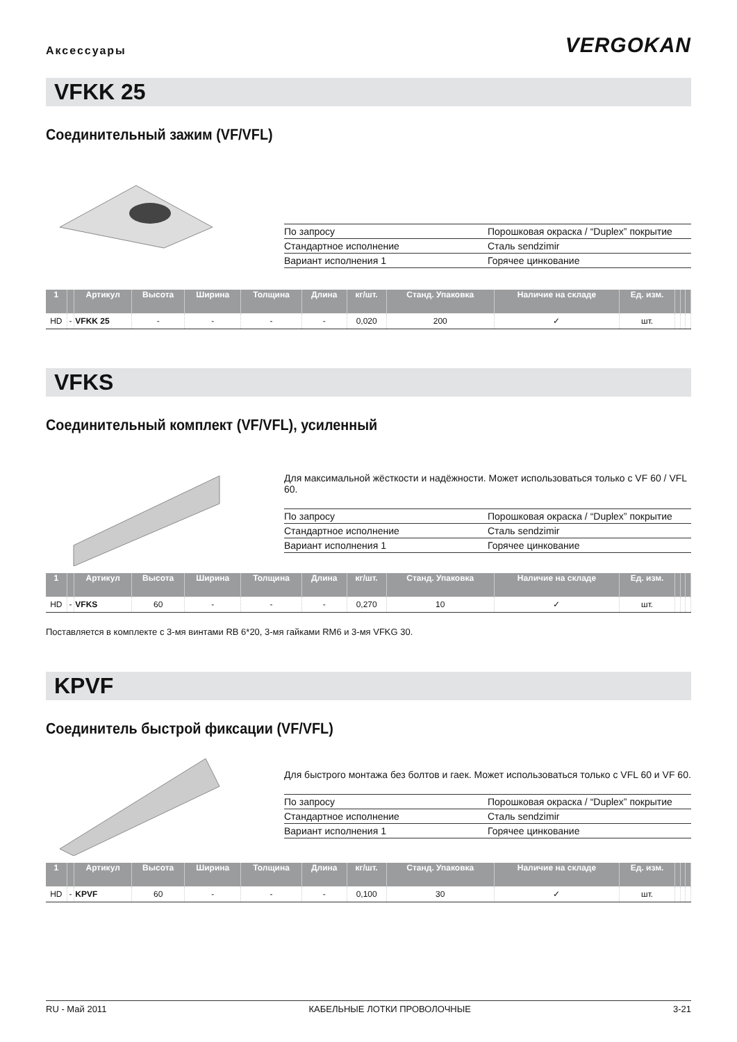Аксессуары
VERGOKAN
VFKK 25
Соединительный зажим (VF/VFL)
| По запросу | Порошковая окраска / “Duplex” покрытие |
| Стандартное исполнение | Сталь sendzimir |
| Вариант исполнения 1 | Горячее цинкование |
| 1 | | Артикул | Высота | Ширина | Толщина | Длина | кг/шт. | Станд. Упаковка | Наличие на складе | Ед. изм. | | | |
| --- | --- | --- | --- | --- | --- | --- | --- | --- | --- | --- | --- | --- | --- |
| HD | - | VFKK 25 | - | - | - | - | 0,020 | 200 | ✓ | шт. | | | |
VFKS
Соединительный комплект (VF/VFL), усиленный
Для максимальной жёсткости и надёжности. Может использоваться только с VF 60 / VFL 60.
| По запросу | Порошковая окраска / “Duplex” покрытие |
| Стандартное исполнение | Сталь sendzimir |
| Вариант исполнения 1 | Горячее цинкование |
| 1 | | Артикул | Высота | Ширина | Толщина | Длина | кг/шт. | Станд. Упаковка | Наличие на складе | Ед. изм. | | | |
| --- | --- | --- | --- | --- | --- | --- | --- | --- | --- | --- | --- | --- | --- |
| HD | - | VFKS | 60 | - | - | - | 0,270 | 10 | ✓ | шт. | | | |
Поставляется в комплекте с 3-мя винтами RB 6*20, 3-мя гайками RM6 и 3-мя VFKG 30.
KPVF
Соединитель быстрой фиксации (VF/VFL)
Для быстрого монтажа без болтов и гаек. Может использоваться только с VFL 60 и VF 60.
| По запросу | Порошковая окраска / “Duplex” покрытие |
| Стандартное исполнение | Сталь sendzimir |
| Вариант исполнения 1 | Горячее цинкование |
| 1 | | Артикул | Высота | Ширина | Толщина | Длина | кг/шт. | Станд. Упаковка | Наличие на складе | Ед. изм. | | | |
| --- | --- | --- | --- | --- | --- | --- | --- | --- | --- | --- | --- | --- | --- |
| HD | - | KPVF | 60 | - | - | - | 0,100 | 30 | ✓ | шт. | | | |
RU - Май 2011 КАБЕЛЬНЫЕ ЛОТКИ ПРОВОЛОЧНЫЕ 3-21